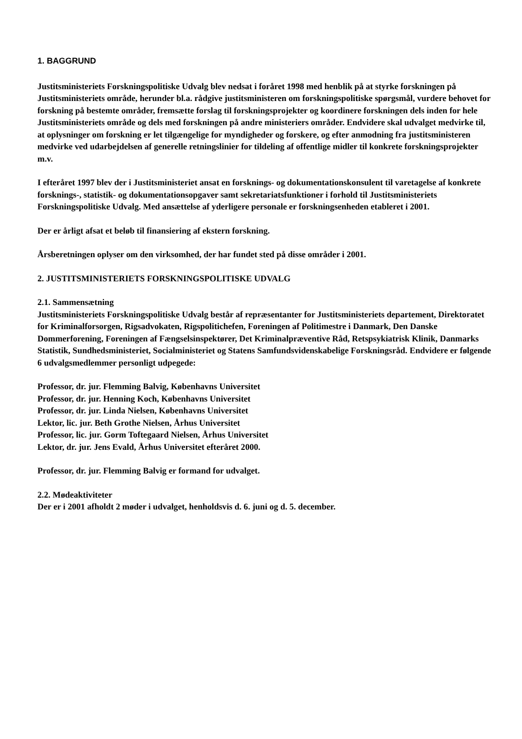1. BAGGRUND
Justitsministeriets Forskningspolitiske Udvalg blev nedsat i foråret 1998 med henblik på at styrke forskningen på Justitsministeriets område, herunder bl.a. rådgive justitsministeren om forskningspolitiske spørgsmål, vurdere behovet for forskning på bestemte områder, fremsætte forslag til forskningsprojekter og koordinere forskningen dels inden for hele Justitsministeriets område og dels med forskningen på andre ministeriers områder. Endvidere skal udvalget medvirke til, at oplysninger om forskning er let tilgængelige for myndigheder og forskere, og efter anmodning fra justitsministeren medvirke ved udarbejdelsen af generelle retningslinier for tildeling af offentlige midler til konkrete forskningsprojekter m.v.
I efteråret 1997 blev der i Justitsministeriet ansat en forsknings- og dokumentationskonsulent til varetagelse af konkrete forsknings-, statistik- og dokumentationsopgaver samt sekretariatsfunktioner i forhold til Justitsministeriets Forskningspolitiske Udvalg. Med ansættelse af yderligere personale er forskningsenheden etableret i 2001.
Der er årligt afsat et beløb til finansiering af ekstern forskning.
Årsberetningen oplyser om den virksomhed, der har fundet sted på disse områder i 2001.
2. JUSTITSMINISTERIETS FORSKNINGSPOLITISKE UDVALG
2.1. Sammensætning
Justitsministeriets Forskningspolitiske Udvalg består af repræsentanter for Justitsministeriets departement, Direktoratet for Kriminalforsorgen, Rigsadvokaten, Rigspolitichefen, Foreningen af Politimestre i Danmark, Den Danske Dommerforening, Foreningen af Fængselsinspektører, Det Kriminalpræventive Råd, Retspsykiatrisk Klinik, Danmarks Statistik, Sundhedsministeriet, Socialministeriet og Statens Samfundsvidenskabelige Forskningsråd. Endvidere er følgende 6 udvalgsmedlemmer personligt udpegede:
Professor, dr. jur. Flemming Balvig, Københavns Universitet
Professor, dr. jur. Henning Koch, Københavns Universitet
Professor, dr. jur. Linda Nielsen, Københavns Universitet
Lektor, lic. jur. Beth Grothe Nielsen, Århus Universitet
Professor, lic. jur. Gorm Toftegaard Nielsen, Århus Universitet
Lektor, dr. jur. Jens Evald, Århus Universitet efteråret 2000.
Professor, dr. jur. Flemming Balvig er formand for udvalget.
2.2. Mødeaktiviteter
Der er i 2001 afholdt 2 møder i udvalget, henholdsvis d. 6. juni og d. 5. december.